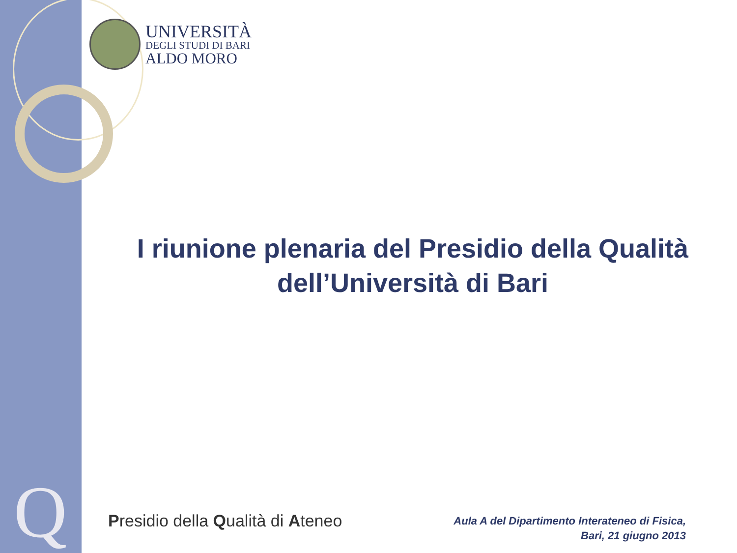Q
UNIVERSITÀ
DEGLI STUDI DI BARI
ALDO MORO
I riunione plenaria del Presidio della Qualità
dell’Università di Bari
Presidio della Qualità di Ateneo
Aula A del Dipartimento Interateneo di Fisica,
Bari, 21 giugno 2013